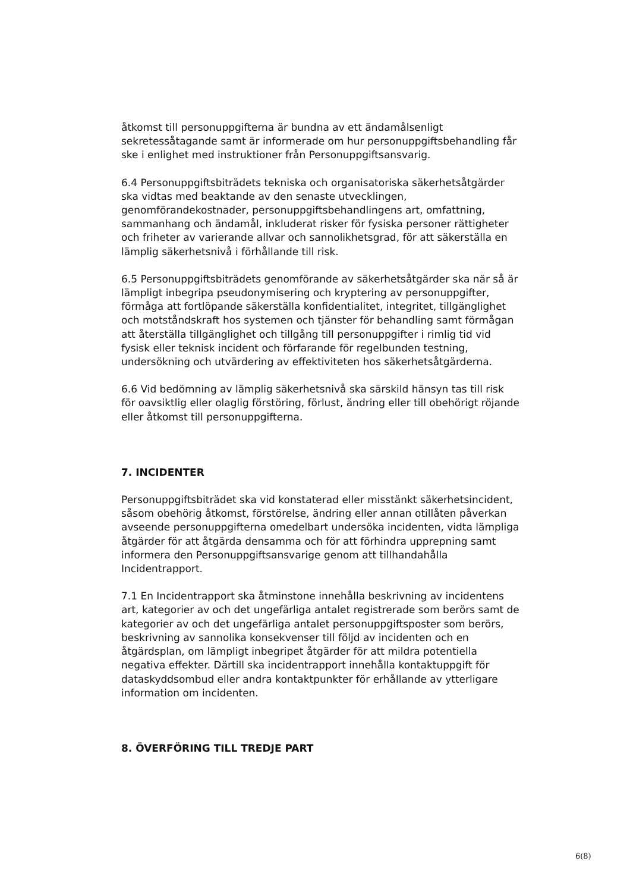åtkomst till personuppgifterna är bundna av ett ändamålsenligt sekretessåtagande samt är informerade om hur personuppgiftsbehandling får ske i enlighet med instruktioner från Personuppgiftsansvarig.
6.4 Personuppgiftsbiträdets tekniska och organisatoriska säkerhetsåtgärder ska vidtas med beaktande av den senaste utvecklingen, genomförandekostnader, personuppgiftsbehandlingens art, omfattning, sammanhang och ändamål, inkluderat risker för fysiska personer rättigheter och friheter av varierande allvar och sannolikhetsgrad, för att säkerställa en lämplig säkerhetsnivå i förhållande till risk.
6.5 Personuppgiftsbiträdets genomförande av säkerhetsåtgärder ska när så är lämpligt inbegripa pseudonymisering och kryptering av personuppgifter, förmåga att fortlöpande säkerställa konfidentialitet, integritet, tillgänglighet och motståndskraft hos systemen och tjänster för behandling samt förmågan att återställa tillgänglighet och tillgång till personuppgifter i rimlig tid vid fysisk eller teknisk incident och förfarande för regelbunden testning, undersökning och utvärdering av effektiviteten hos säkerhetsåtgärderna.
6.6 Vid bedömning av lämplig säkerhetsnivå ska särskild hänsyn tas till risk för oavsiktlig eller olaglig förstöring, förlust, ändring eller till obehörigt röjande eller åtkomst till personuppgifterna.
7. INCIDENTER
Personuppgiftsbiträdet ska vid konstaterad eller misstänkt säkerhetsincident, såsom obehörig åtkomst, förstörelse, ändring eller annan otillåten påverkan avseende personuppgifterna omedelbart undersöka incidenten, vidta lämpliga åtgärder för att åtgärda densamma och för att förhindra upprepning samt informera den Personuppgiftsansvarige genom att tillhandahålla Incidentrapport.
7.1 En Incidentrapport ska åtminstone innehålla beskrivning av incidentens art, kategorier av och det ungefärliga antalet registrerade som berörs samt de kategorier av och det ungefärliga antalet personuppgiftsposter som berörs, beskrivning av sannolika konsekvenser till följd av incidenten och en åtgärdsplan, om lämpligt inbegripet åtgärder för att mildra potentiella negativa effekter. Därtill ska incidentrapport innehålla kontaktuppgift för dataskyddsombud eller andra kontaktpunkter för erhållande av ytterligare information om incidenten.
8. ÖVERFÖRING TILL TREDJE PART
6(8)